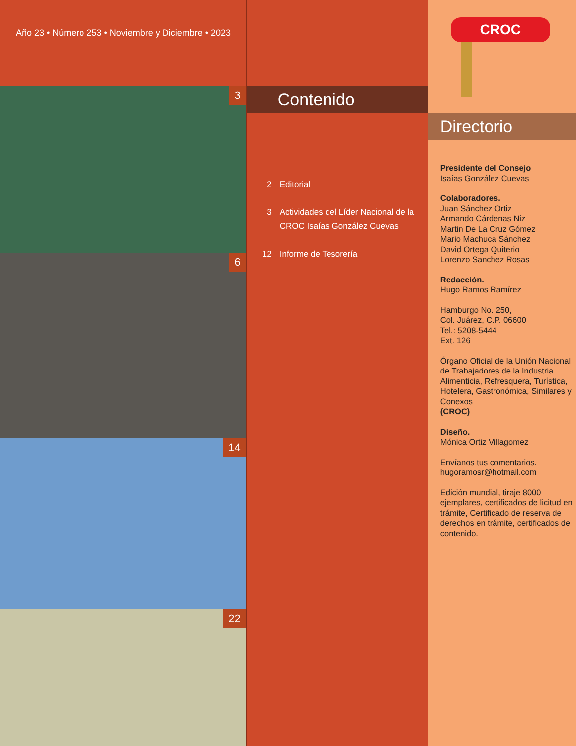Año 23 • Número 253 • Noviembre y Diciembre • 2023
3
6
14
22
Contenido
2 Editorial
3 Actividades del Líder Nacional de la CROC Isaías González Cuevas
12 Informe de Tesorería
CROC
Directorio
Presidente del Consejo
Isaías González Cuevas
Colaboradores.
Juan Sánchez Ortiz
Armando Cárdenas Niz
Martin De La Cruz Gómez
Mario Machuca Sánchez
David Ortega Quiterio
Lorenzo Sanchez Rosas
Redacción.
Hugo Ramos Ramírez
Hamburgo No. 250,
Col. Juárez, C.P. 06600
Tel.: 5208-5444
Ext. 126
Órgano Oficial de la Unión Nacional de Trabajadores de la Industria Alimenticia, Refresquera, Turística, Hotelera, Gastronómica, Similares y Conexos
(CROC)
Diseño.
Mónica Ortiz Villagomez
Envíanos tus comentarios.
hugoramosr@hotmail.com
Edición mundial, tiraje 8000 ejemplares, certificados de licitud en trámite, Certificado de reserva de derechos en trámite, certificados de contenido.